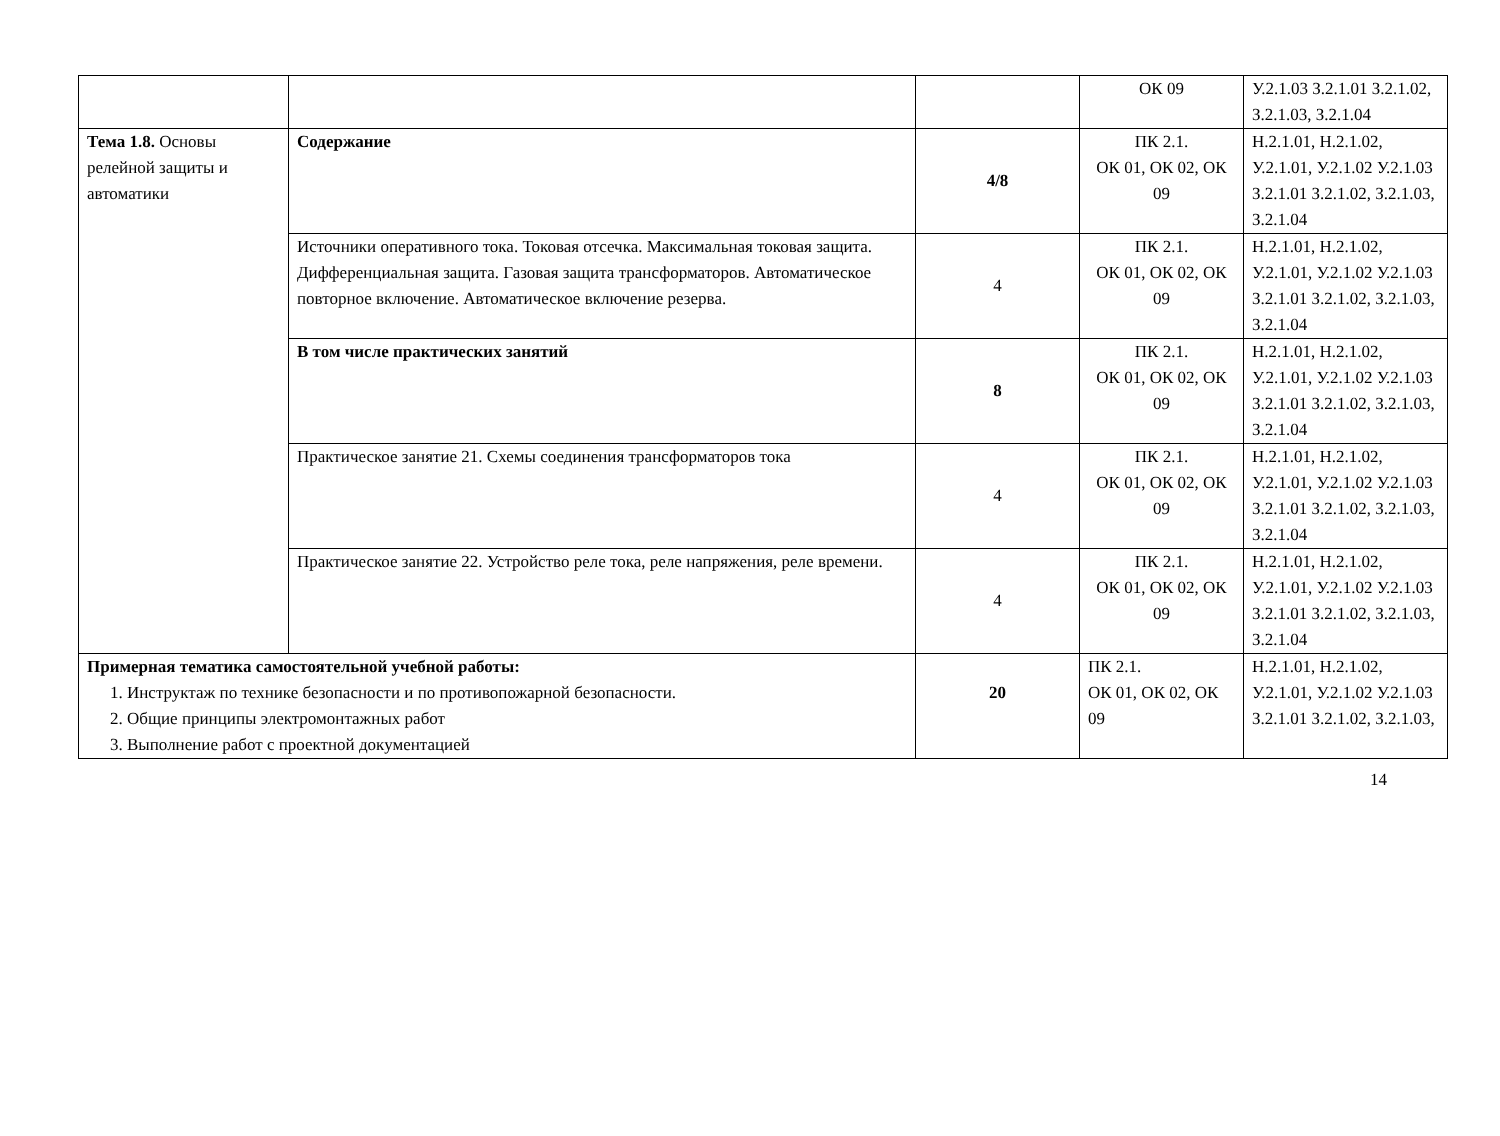| | | | ОК 09 | У.2.1.03 З.2.1.01 З.2.1.02, З.2.1.03, З.2.1.04 |
| Тема 1.8. Основы релейной защиты и автоматики | Содержание | 4/8 | ПК 2.1. ОК 01, ОК 02, ОК 09 | Н.2.1.01, Н.2.1.02, У.2.1.01, У.2.1.02 У.2.1.03 З.2.1.01 З.2.1.02, З.2.1.03, З.2.1.04 |
| | Источники оперативного тока. Токовая отсечка. Максимальная токовая защита. Дифференциальная защита. Газовая защита трансформаторов. Автоматическое повторное включение. Автоматическое включение резерва. | 4 | ПК 2.1. ОК 01, ОК 02, ОК 09 | Н.2.1.01, Н.2.1.02, У.2.1.01, У.2.1.02 У.2.1.03 З.2.1.01 З.2.1.02, З.2.1.03, З.2.1.04 |
| | В том числе практических занятий | 8 | ПК 2.1. ОК 01, ОК 02, ОК 09 | Н.2.1.01, Н.2.1.02, У.2.1.01, У.2.1.02 У.2.1.03 З.2.1.01 З.2.1.02, З.2.1.03, З.2.1.04 |
| | Практическое занятие 21. Схемы соединения трансформаторов тока | 4 | ПК 2.1. ОК 01, ОК 02, ОК 09 | Н.2.1.01, Н.2.1.02, У.2.1.01, У.2.1.02 У.2.1.03 З.2.1.01 З.2.1.02, З.2.1.03, З.2.1.04 |
| | Практическое занятие 22. Устройство реле тока, реле напряжения, реле времени. | 4 | ПК 2.1. ОК 01, ОК 02, ОК 09 | Н.2.1.01, Н.2.1.02, У.2.1.01, У.2.1.02 У.2.1.03 З.2.1.01 З.2.1.02, З.2.1.03, З.2.1.04 |
| Примерная тематика самостоятельной учебной работы: 1. Инструктаж по технике безопасности и по противопожарной безопасности. 2. Общие принципы электромонтажных работ 3. Выполнение работ с проектной документацией | | 20 | ПК 2.1. ОК 01, ОК 02, ОК 09 | Н.2.1.01, Н.2.1.02, У.2.1.01, У.2.1.02 У.2.1.03 З.2.1.01 З.2.1.02, З.2.1.03, |
14